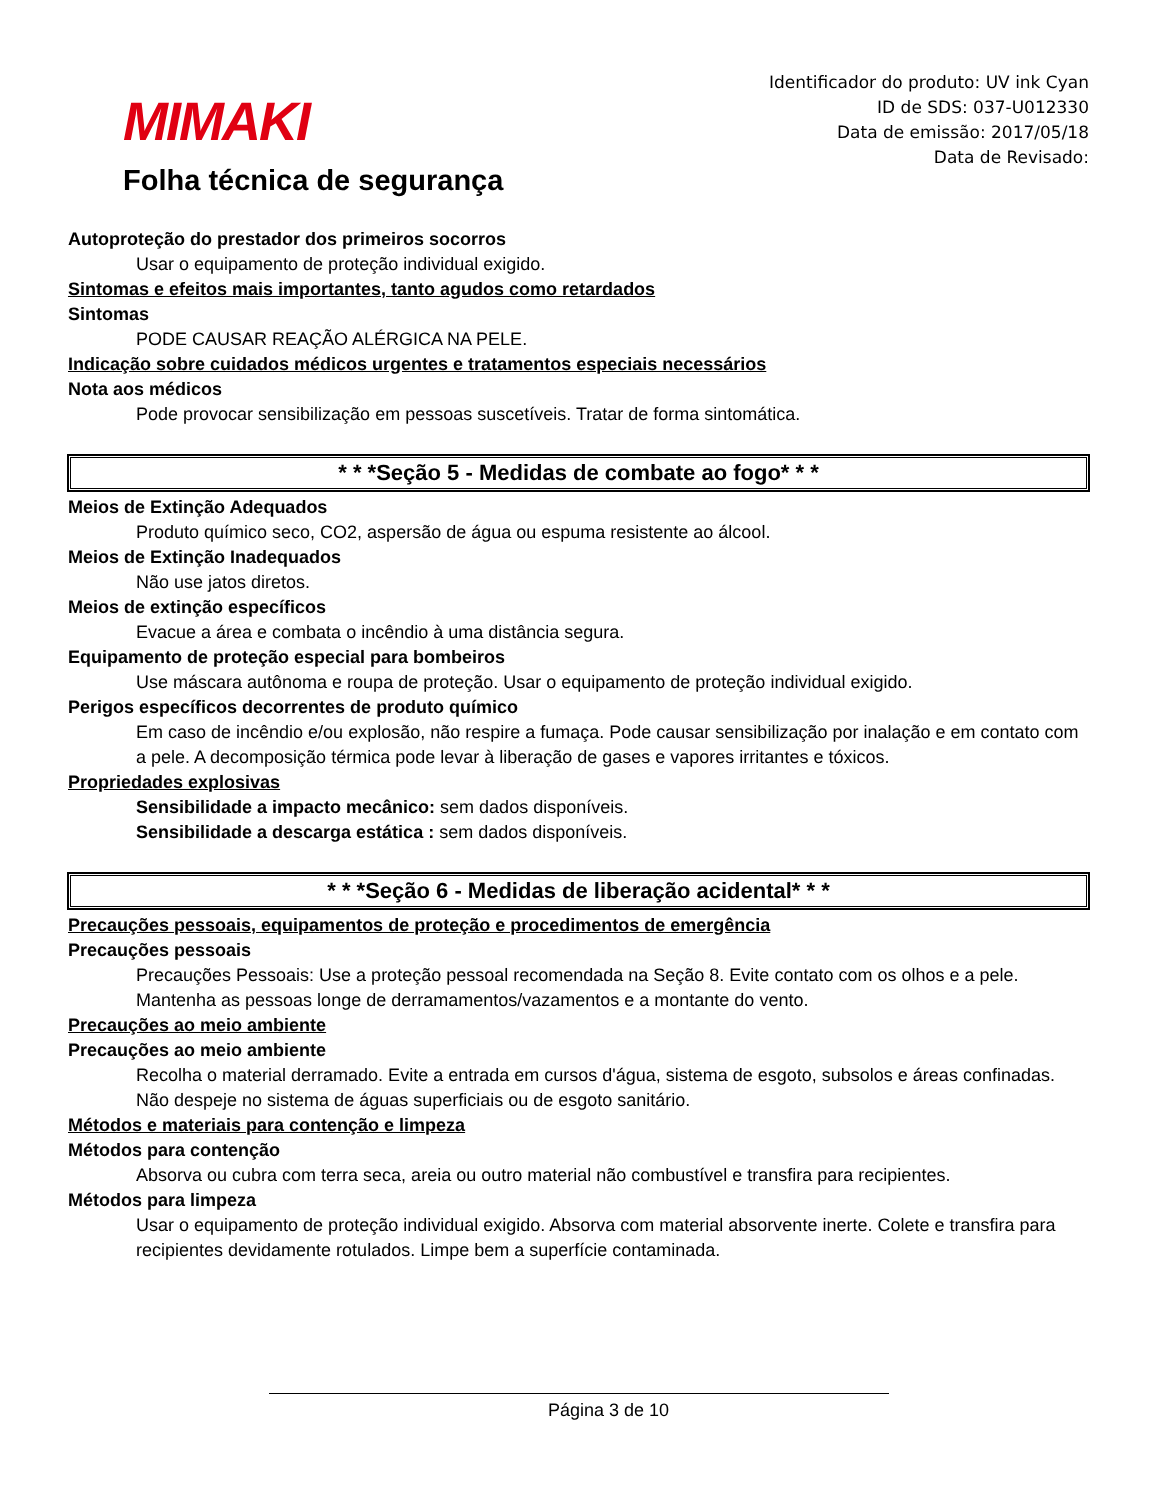MIMAKI
Folha técnica de segurança
Identificador do produto: UV ink Cyan
ID de SDS: 037-U012330
Data de emissão: 2017/05/18
Data de Revisado:
Autoproteção do prestador dos primeiros socorros
Usar o equipamento de proteção individual exigido.
Sintomas e efeitos mais importantes, tanto agudos como retardados
Sintomas
PODE CAUSAR REAÇÃO ALÉRGICA NA PELE.
Indicação sobre cuidados médicos urgentes e tratamentos especiais necessários
Nota aos médicos
Pode provocar sensibilização em pessoas suscetíveis. Tratar de forma sintomática.
* * *Seção 5 - Medidas de combate ao fogo* * *
Meios de Extinção Adequados
Produto químico seco, CO2, aspersão de água ou espuma resistente ao álcool.
Meios de Extinção Inadequados
Não use jatos diretos.
Meios de extinção específicos
Evacue a área e combata o incêndio à uma distância segura.
Equipamento de proteção especial para bombeiros
Use máscara autônoma e roupa de proteção. Usar o equipamento de proteção individual exigido.
Perigos específicos decorrentes de produto químico
Em caso de incêndio e/ou explosão, não respire a fumaça. Pode causar sensibilização por inalação e em contato com a pele. A decomposição térmica pode levar à liberação de gases e vapores irritantes e tóxicos.
Propriedades explosivas
Sensibilidade a impacto mecânico: sem dados disponíveis.
Sensibilidade a descarga estática : sem dados disponíveis.
* * *Seção 6 - Medidas de liberação acidental* * *
Precauções pessoais, equipamentos de proteção e procedimentos de emergência
Precauções pessoais
Precauções Pessoais: Use a proteção pessoal recomendada na Seção 8. Evite contato com os olhos e a pele. Mantenha as pessoas longe de derramamentos/vazamentos e a montante do vento.
Precauções ao meio ambiente
Precauções ao meio ambiente
Recolha o material derramado. Evite a entrada em cursos d'água, sistema de esgoto, subsolos e áreas confinadas. Não despeje no sistema de águas superficiais ou de esgoto sanitário.
Métodos e materiais para contenção e limpeza
Métodos para contenção
Absorva ou cubra com terra seca, areia ou outro material não combustível e transfira para recipientes.
Métodos para limpeza
Usar o equipamento de proteção individual exigido. Absorva com material absorvente inerte. Colete e transfira para recipientes devidamente rotulados. Limpe bem a superfície contaminada.
Página 3 de 10